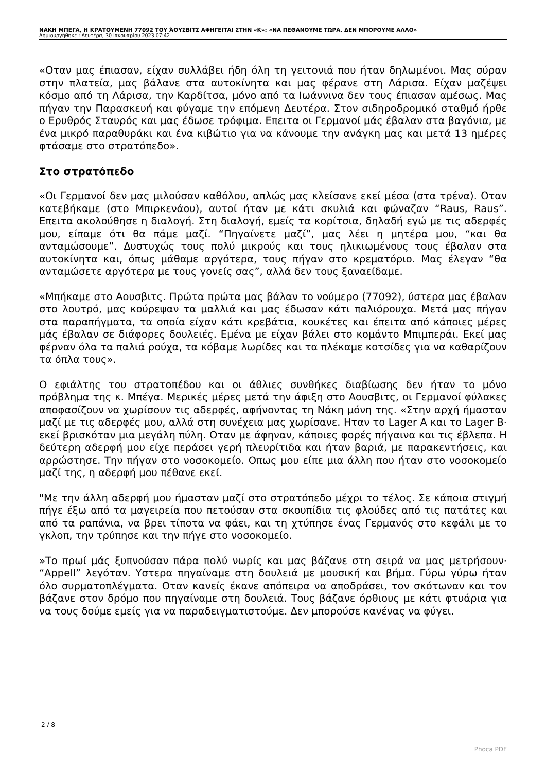ΝΑΚΗ ΜΠΕΓΑ, Η ΚΡΑΤΟΥΜΕΝΗ 77092 ΤΟΥ ΆΟΥΣΒΙΤΣ ΑΦΗΓΕΙΤΑΙ ΣΤΗΝ «Κ»: «ΝΑ ΠΕΘΑΝΟΥΜΕ ΤΩΡΑ. ΔΕΝ ΜΠΟΡΟΥΜΕ ΑΛΛΟ»
Δημιουργήθηκε : Δευτέρα, 30 Ιανουαρίου 2023 07:42
«Οταν μας έπιασαν, είχαν συλλάβει ήδη όλη τη γειτονιά που ήταν δηλωμένοι. Μας σύραν στην πλατεία, μας βάλανε στα αυτοκίνητα και μας φέρανε στη Λάρισα. Είχαν μαζέψει κόσμο από τη Λάρισα, την Καρδίτσα, μόνο από τα Ιωάννινα δεν τους έπιασαν αμέσως. Μας πήγαν την Παρασκευή και φύγαμε την επόμενη Δευτέρα. Στον σιδηροδρομικό σταθμό ήρθε ο Ερυθρός Σταυρός και μας έδωσε τρόφιμα. Επειτα οι Γερμανοί μάς έβαλαν στα βαγόνια, με ένα μικρό παραθυράκι και ένα κιβώτιο για να κάνουμε την ανάγκη μας και μετά 13 ημέρες φτάσαμε στο στρατόπεδο».
Στο στρατόπεδο
«Οι Γερμανοί δεν μας μιλούσαν καθόλου, απλώς μας κλείσανε εκεί μέσα (στα τρένα). Οταν κατεβήκαμε (στο Μπιρκενάου), αυτοί ήταν με κάτι σκυλιά και φώναζαν “Raus, Raus”. Επειτα ακολούθησε η διαλογή. Στη διαλογή, εμείς τα κορίτσια, δηλαδή εγώ με τις αδερφές μου, είπαμε ότι θα πάμε μαζί. “Πηγαίνετε μαζί”, μας λέει η μητέρα μου, “και θα ανταμώσουμε”. Δυστυχώς τους πολύ μικρούς και τους ηλικιωμένους τους έβαλαν στα αυτοκίνητα και, όπως μάθαμε αργότερα, τους πήγαν στο κρεματόριο. Μας έλεγαν “θα ανταμώσετε αργότερα με τους γονείς σας”, αλλά δεν τους ξαναείδαμε.
«Μπήκαμε στο Αουσβιτς. Πρώτα πρώτα μας βάλαν το νούμερο (77092), ύστερα μας έβαλαν στο λουτρό, μας κούρεψαν τα μαλλιά και μας έδωσαν κάτι παλιόρουχα. Μετά μας πήγαν στα παραπήγματα, τα οποία είχαν κάτι κρεβάτια, κουκέτες και έπειτα από κάποιες μέρες μάς έβαλαν σε διάφορες δουλειές. Εμένα με είχαν βάλει στο κομάντο Μπιμπεράι. Εκεί μας φέρναν όλα τα παλιά ρούχα, τα κόβαμε λωρίδες και τα πλέκαμε κοτσίδες για να καθαρίζουν τα όπλα τους».
Ο εφιάλτης του στρατοπέδου και οι άθλιες συνθήκες διαβίωσης δεν ήταν το μόνο πρόβλημα της κ. Μπέγα. Μερικές μέρες μετά την άφιξη στο Αουσβιτς, οι Γερμανοί φύλακες αποφασίζουν να χωρίσουν τις αδερφές, αφήνοντας τη Νάκη μόνη της. «Στην αρχή ήμασταν μαζί με τις αδερφές μου, αλλά στη συνέχεια μας χωρίσανε. Ηταν το Lager A και το Lager B· εκεί βρισκόταν μια μεγάλη πύλη. Οταν με άφηναν, κάποιες φορές πήγαινα και τις έβλεπα. Η δεύτερη αδερφή μου είχε περάσει γερή πλευρίτιδα και ήταν βαριά, με παρακεντήσεις, και αρρώστησε. Την πήγαν στο νοσοκομείο. Οπως μου είπε μια άλλη που ήταν στο νοσοκομείο μαζί της, η αδερφή μου πέθανε εκεί.
"Με την άλλη αδερφή μου ήμασταν μαζί στο στρατόπεδο μέχρι το τέλος. Σε κάποια στιγμή πήγε έξω από τα μαγειρεία που πετούσαν στα σκουπίδια τις φλούδες από τις πατάτες και από τα ραπάνια, να βρει τίποτα να φάει, και τη χτύπησε ένας Γερμανός στο κεφάλι με το γκλοπ, την τρύπησε και την πήγε στο νοσοκομείο.
»Το πρωί μάς ξυπνούσαν πάρα πολύ νωρίς και μας βάζανε στη σειρά να μας μετρήσουν· “Appell” λεγόταν. Υστερα πηγαίναμε στη δουλειά με μουσική και βήμα. Γύρω γύρω ήταν όλο συρματοπλέγματα. Οταν κανείς έκανε απόπειρα να αποδράσει, τον σκότωναν και τον βάζανε στον δρόμο που πηγαίναμε στη δουλειά. Τους βάζανε όρθιους με κάτι φτυάρια για να τους δούμε εμείς για να παραδειγματιστούμε. Δεν μπορούσε κανένας να φύγει.
2 / 8
Phoca PDF